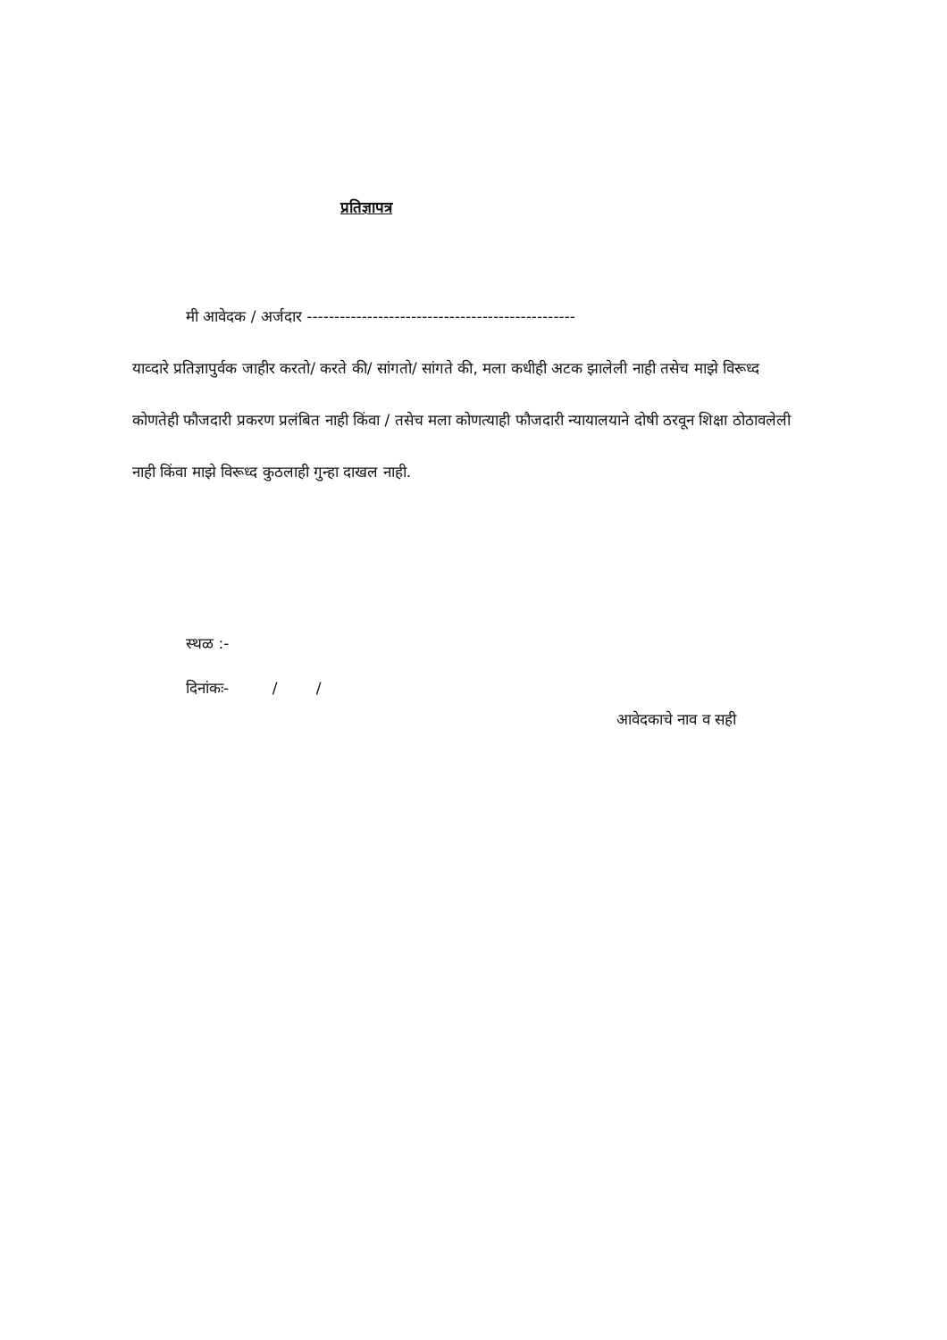प्रतिज्ञापत्र
मी आवेदक / अर्जदार -------------------------------------------------
याव्दारे प्रतिज्ञापुर्वक जाहीर करतो/ करते की/ सांगतो/ सांगते की, मला कधीही अटक झालेली नाही तसेच माझे विरूध्द कोणतेही फौजदारी प्रकरण प्रलंबित नाही किंवा / तसेच मला कोणत्याही फौजदारी न्यायालयाने दोषी ठरवून शिक्षा ठोठावलेली नाही किंवा माझे विरूध्द कुठलाही गुन्हा दाखल नाही.
स्थळ :-
दिनांकः- / /
आवेदकाचे नाव व सही